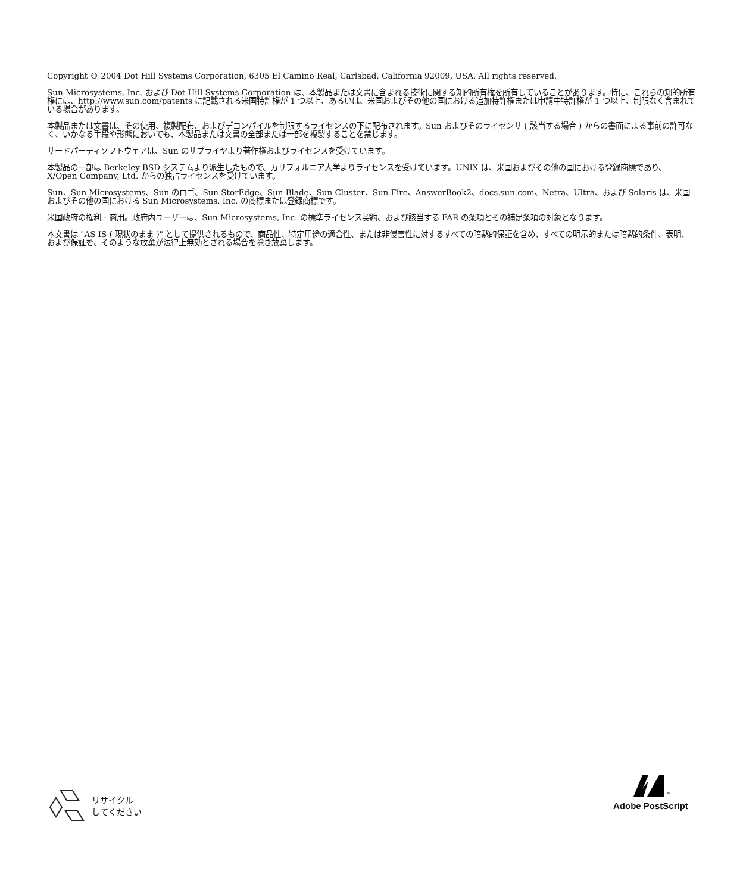Copyright © 2004 Dot Hill Systems Corporation, 6305 El Camino Real, Carlsbad, California 92009, USA. All rights reserved.
Sun Microsystems, Inc. および Dot Hill Systems Corporation は、本製品または文書に含まれる技術に関する知的所有権を所有していることがあります。特に、これらの知的所有権には、http://www.sun.com/patents に記載される米国特許権が 1 つ以上、あるいは、米国およびその他の国における追加特許権または申請中特許権が 1 つ以上、制限なく含まれている場合があります。
本製品または文書は、その使用、複製配布、およびデコンパイルを制限するライセンスの下に配布されます。Sun およびそのライセンサ ( 該当する場合 ) からの書面による事前の許可なく、いかなる手段や形態においても、本製品または文書の全部または一部を複製することを禁じます。
サードパーティソフトウェアは、Sun のサプライヤより著作権およびライセンスを受けています。
本製品の一部は Berkeley BSD システムより派生したもので、カリフォルニア大学よりライセンスを受けています。UNIX は、米国およびその他の国における登録商標であり、X/Open Company, Ltd. からの独占ライセンスを受けています。
Sun、Sun Microsystems、Sun のロゴ、Sun StorEdge、Sun Blade、Sun Cluster、Sun Fire、AnswerBook2、docs.sun.com、Netra、Ultra、および Solaris は、米国およびその他の国における Sun Microsystems, Inc. の商標または登録商標です。
米国政府の権利 - 商用。政府内ユーザーは、Sun Microsystems, Inc. の標準ライセンス契約、および該当する FAR の条項とその補足条項の対象となります。
本文書は "AS IS ( 現状のまま )" として提供されるもので、商品性、特定用途の適合性、または非侵害性に対するすべての暗黙的保証を含め、すべての明示的または暗黙的条件、表明、および保証を、そのような放棄が法律上無効とされる場合を除き放棄します。
リサイクル
してください
<sup>™</sup>
Adobe PostScript